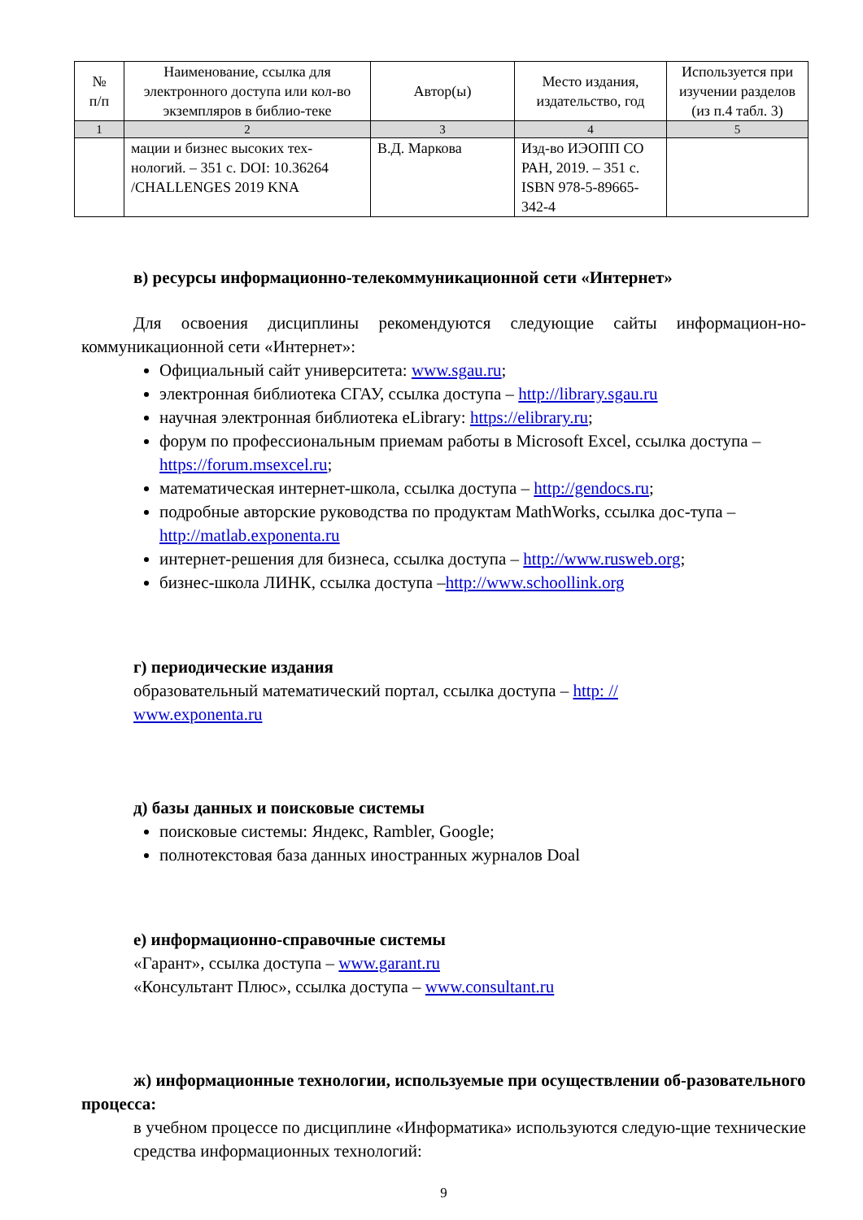| № п/п | Наименование, ссылка для электронного доступа или кол-во экземпляров в библио-теке | Автор(ы) | Место издания, издательство, год | Используется при изучении разделов (из п.4 табл. 3) |
| --- | --- | --- | --- | --- |
| 1 | 2 | 3 | 4 | 5 |
| | мации и бизнес высоких тех-нологий. – 351 с. DOI: 10.36264 /CHALLENGES 2019 KNA | В.Д. Маркова | Изд-во ИЭОПП СО РАН, 2019. – 351 с. ISBN 978-5-89665-342-4 | |
в) ресурсы информационно-телекоммуникационной сети «Интернет»
Для освоения дисциплины рекомендуются следующие сайты информацион-но-коммуникационной сети «Интернет»:
Официальный сайт университета: www.sgau.ru;
электронная библиотека СГАУ, ссылка доступа – http://library.sgau.ru
научная электронная библиотека eLibrary: https://elibrary.ru;
форум по профессиональным приемам работы в Microsoft Excel, ссылка доступа – https://forum.msexcel.ru;
математическая интернет-школа, ссылка доступа – http://gendocs.ru;
подробные авторские руководства по продуктам MathWorks, ссылка дос-тупа – http://matlab.exponenta.ru
интернет-решения для бизнеса, ссылка доступа – http://www.rusweb.org;
бизнес-школа ЛИНК, ссылка доступа –http://www.schoollink.org
г) периодические издания
образовательный математический портал, ссылка доступа – http: //
www.exponenta.ru
д) базы данных и поисковые системы
поисковые системы: Яндекс, Rambler, Google;
полнотекстовая база данных иностранных журналов Doal
е) информационно-справочные системы
«Гарант», ссылка доступа – www.garant.ru
«Консультант Плюс», ссылка доступа – www.consultant.ru
ж) информационные технологии, используемые при осуществлении об-разовательного процесса:
в учебном процессе по дисциплине «Информатика» используются следую-щие технические средства информационных технологий:
9